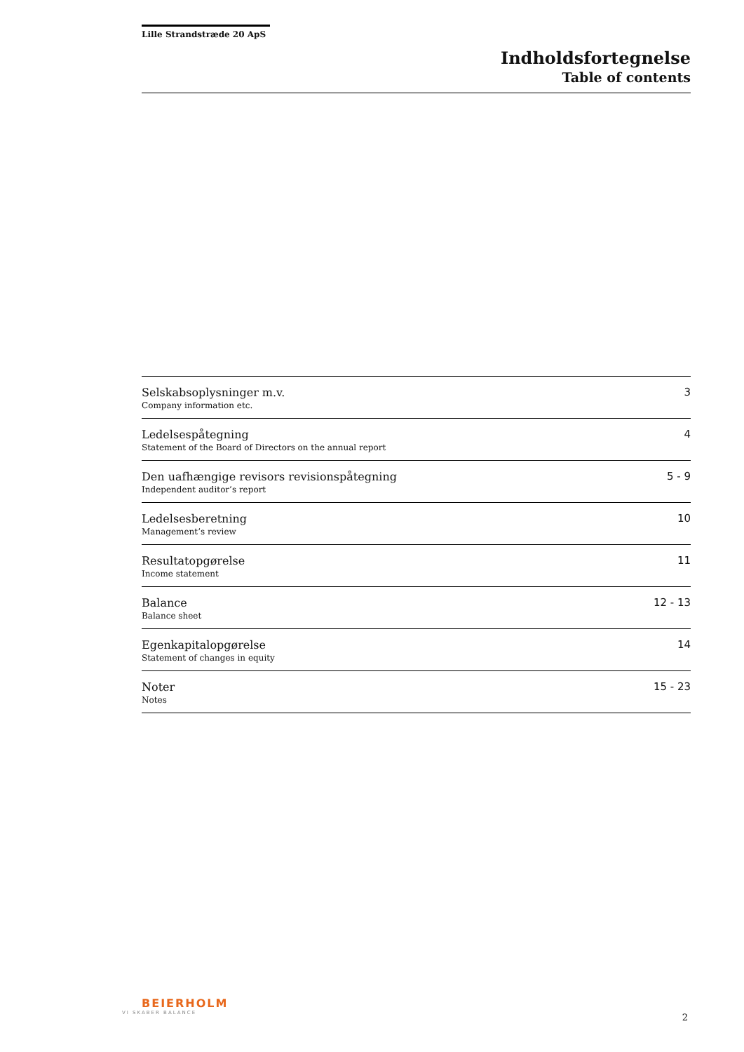Lille Strandstræde 20 ApS
Indholdsfortegnelse
Table of contents
| Selskabsoplysninger m.v. Company information etc. | 3 |
| Ledelsespåtegning Statement of the Board of Directors on the annual report | 4 |
| Den uafhængige revisors revisionspåtegning Independent auditor’s report | 5 - 9 |
| Ledelsesberetning Management’s review | 10 |
| Resultatopgørelse Income statement | 11 |
| Balance Balance sheet | 12 - 13 |
| Egenkapitalopgørelse Statement of changes in equity | 14 |
| Noter Notes | 15 - 23 |
BEIERHOLM
VI SKABER BALANCE
2